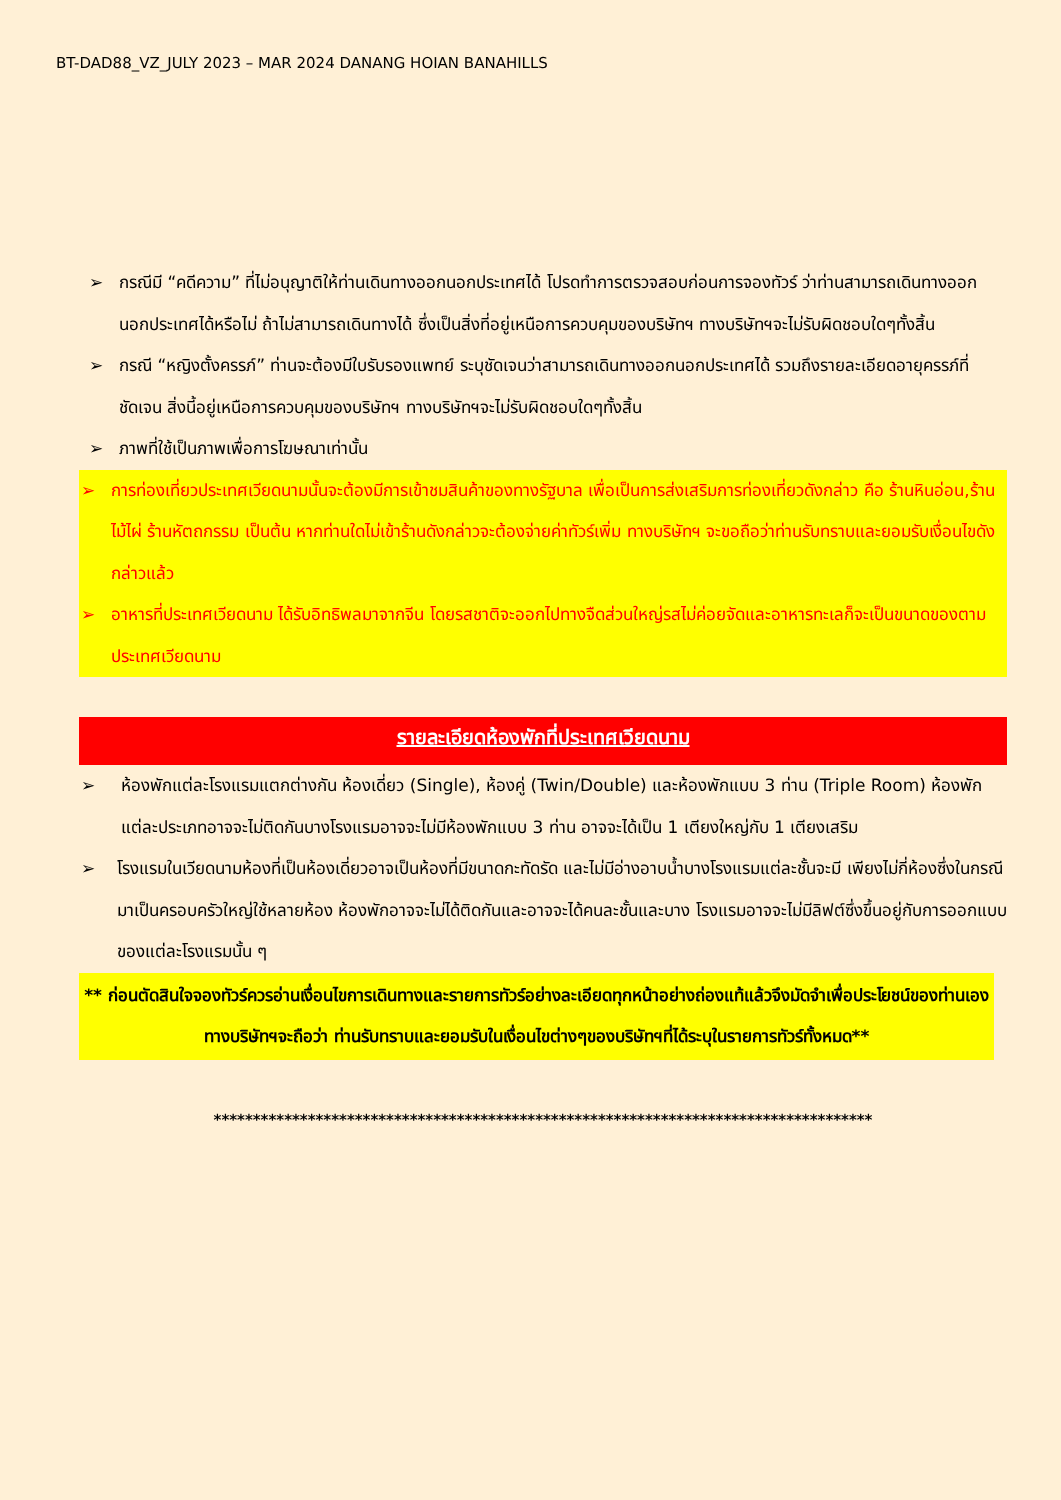BT-DAD88_VZ_JULY 2023 – MAR 2024 DANANG HOIAN BANAHILLS
➢ กรณีมี “คดีความ” ที่ไม่อนุญาติให้ท่านเดินทางออกนอกประเทศได้ โปรดทำการตรวจสอบก่อนการจองทัวร์ ว่าท่านสามารถเดินทางออกนอกประเทศได้หรือไม่ ถ้าไม่สามารถเดินทางได้ ซึ่งเป็นสิ่งที่อยู่เหนือการควบคุมของบริษัทฯ ทางบริษัทฯจะไม่รับผิดชอบใดๆทั้งสิ้น
➢ กรณี “หญิงตั้งครรภ์” ท่านจะต้องมีใบรับรองแพทย์ ระบุชัดเจนว่าสามารถเดินทางออกนอกประเทศได้ รวมถึงรายละเอียดอายุครรภ์ที่ชัดเจน สิ่งนี้อยู่เหนือการควบคุมของบริษัทฯ ทางบริษัทฯจะไม่รับผิดชอบใดๆทั้งสิ้น
➢ ภาพที่ใช้เป็นภาพเพื่อการโฆษณาเท่านั้น
➢ การท่องเที่ยวประเทศเวียดนามนั้นจะต้องมีการเข้าชมสินค้าของทางรัฐบาล เพื่อเป็นการส่งเสริมการท่องเที่ยวดังกล่าว คือ ร้านหินอ่อน,ร้านไม้ไผ่ ร้านหัตถกรรม เป็นต้น หากท่านใดไม่เข้าร้านดังกล่าวจะต้องจ่ายค่าทัวร์เพิ่ม ทางบริษัทฯ จะขอถือว่าท่านรับทราบและยอมรับเงื่อนไขดังกล่าวแล้ว
➢ อาหารที่ประเทศเวียดนาม ได้รับอิทธิพลมาจากจีน โดยรสชาติจะออกไปทางจืดส่วนใหญ่รสไม่ค่อยจัดและอาหารทะเลก็จะเป็นขนาดของตามประเทศเวียดนาม
รายละเอียดห้องพักที่ประเทศเวียดนาม
➢ ห้องพักแต่ละโรงแรมแตกต่างกัน ห้องเดี่ยว (Single), ห้องคู่ (Twin/Double) และห้องพักแบบ 3 ท่าน (Triple Room) ห้องพักแต่ละประเภทอาจจะไม่ติดกันบางโรงแรมอาจจะไม่มีห้องพักแบบ 3 ท่าน อาจจะได้เป็น 1 เตียงใหญ่กับ 1 เตียงเสริม
➢ โรงแรมในเวียดนามห้องที่เป็นห้องเดี่ยวอาจเป็นห้องที่มีขนาดกะทัดรัด และไม่มีอ่างอาบน้ำบางโรงแรมแต่ละชั้นจะมี เพียงไม่กี่ห้องซึ่งในกรณีมาเป็นครอบครัวใหญ่ใช้หลายห้อง ห้องพักอาจจะไม่ได้ติดกันและอาจจะได้คนละชั้นและบาง โรงแรมอาจจะไม่มีลิฟต์ซึ่งขึ้นอยู่กับการออกแบบของแต่ละโรงแรมนั้น ๆ
** ก่อนตัดสินใจจองทัวร์ควรอ่านเงื่อนไขการเดินทางและรายการทัวร์อย่างละเอียดทุกหน้าอย่างถ่องแท้แล้วจึงมัดจำเพื่อประโยชน์ของท่านเอง ทางบริษัทฯจะถือว่า ท่านรับทราบและยอมรับในเงื่อนไขต่างๆของบริษัทฯที่ได้ระบุในรายการทัวร์ทั้งหมด**
************************************************************************************